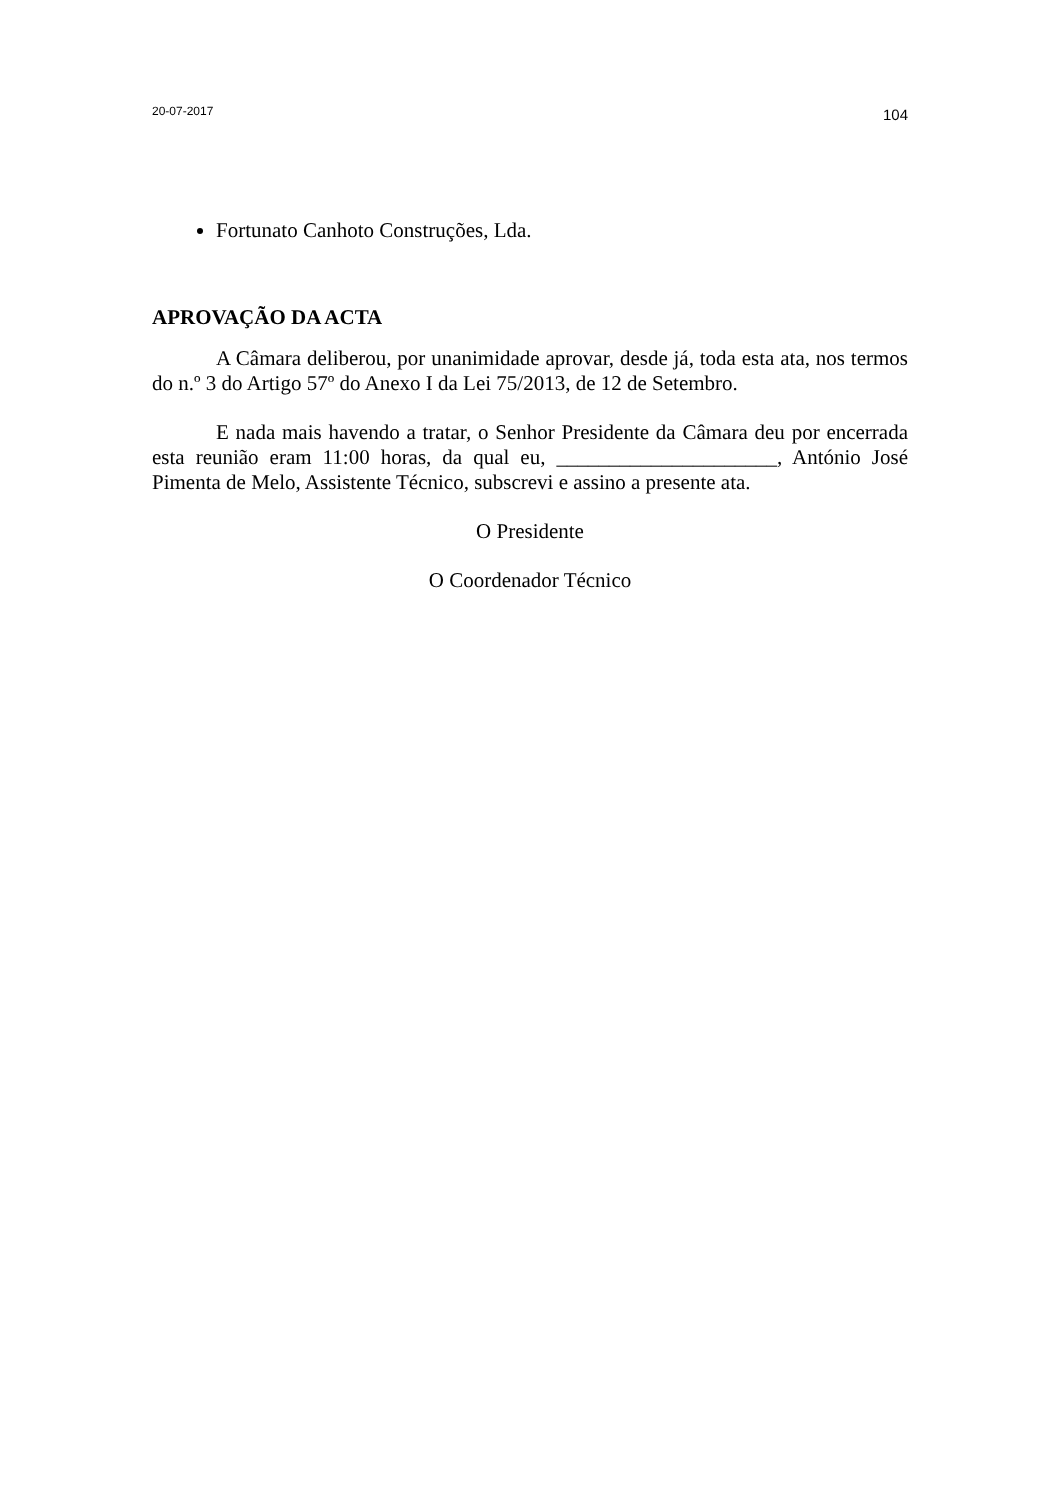20-07-2017 104
Fortunato Canhoto Construções, Lda.
APROVAÇÃO DA ACTA
A Câmara deliberou, por unanimidade aprovar, desde já, toda esta ata, nos termos do n.º 3 do Artigo 57º do Anexo I da Lei 75/2013, de 12 de Setembro.
E nada mais havendo a tratar, o Senhor Presidente da Câmara deu por encerrada esta reunião eram 11:00 horas, da qual eu, _____________________, António José Pimenta de Melo, Assistente Técnico, subscrevi e assino a presente ata.
O Presidente
O Coordenador Técnico